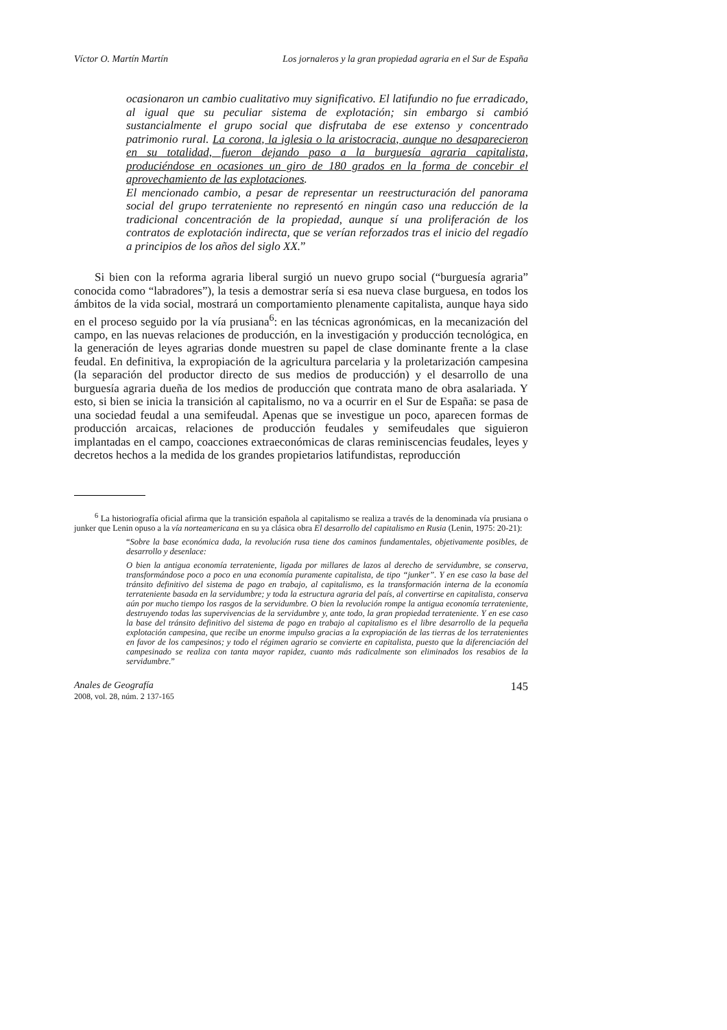Víctor O. Martín Martín Los jornaleros y la gran propiedad agraria en el Sur de España
ocasionaron un cambio cualitativo muy significativo. El latifundio no fue erradicado, al igual que su peculiar sistema de explotación; sin embargo si cambió sustancialmente el grupo social que disfrutaba de ese extenso y concentrado patrimonio rural. La corona, la iglesia o la aristocracia, aunque no desaparecieron en su totalidad, fueron dejando paso a la burguesía agraria capitalista, produciéndose en ocasiones un giro de 180 grados en la forma de concebir el aprovechamiento de las explotaciones.
El mencionado cambio, a pesar de representar un reestructuración del panorama social del grupo terrateniente no representó en ningún caso una reducción de la tradicional concentración de la propiedad, aunque sí una proliferación de los contratos de explotación indirecta, que se verían reforzados tras el inicio del regadío a principios de los años del siglo XX.”
Si bien con la reforma agraria liberal surgió un nuevo grupo social (“burguesía agraria” conocida como “labradores”), la tesis a demostrar sería si esa nueva clase burguesa, en todos los ámbitos de la vida social, mostrará un comportamiento plenamente capitalista, aunque haya sido en el proceso seguido por la vía prusiana<sup>6</sup>: en las técnicas agronómicas, en la mecanización del campo, en las nuevas relaciones de producción, en la investigación y producción tecnológica, en la generación de leyes agrarias donde muestren su papel de clase dominante frente a la clase feudal. En definitiva, la expropiación de la agricultura parcelaria y la proletarización campesina (la separación del productor directo de sus medios de producción) y el desarrollo de una burguesía agraria dueña de los medios de producción que contrata mano de obra asalariada. Y esto, si bien se inicia la transición al capitalismo, no va a ocurrir en el Sur de España: se pasa de una sociedad feudal a una semifeudal. Apenas que se investigue un poco, aparecen formas de producción arcaicas, relaciones de producción feudales y semifeudales que siguieron implantadas en el campo, coacciones extraeconómicas de claras reminiscencias feudales, leyes y decretos hechos a la medida de los grandes propietarios latifundistas, reproducción
<sup>6</sup> La historiografía oficial afirma que la transición española al capitalismo se realiza a través de la denominada vía prusiana o junker que Lenin opuso a la vía norteamericana en su ya clásica obra El desarrollo del capitalismo en Rusia (Lenin, 1975: 20-21):
“Sobre la base económica dada, la revolución rusa tiene dos caminos fundamentales, objetivamente posibles, de desarrollo y desenlace:
O bien la antigua economía terrateniente, ligada por millares de lazos al derecho de servidumbre, se conserva, transformándose poco a poco en una economía puramente capitalista, de tipo “junker”. Y en ese caso la base del tránsito definitivo del sistema de pago en trabajo, al capitalismo, es la transformación interna de la economía terrateniente basada en la servidumbre; y toda la estructura agraria del país, al convertirse en capitalista, conserva aún por mucho tiempo los rasgos de la servidumbre. O bien la revolución rompe la antigua economía terrateniente, destruyendo todas las supervivencias de la servidumbre y, ante todo, la gran propiedad terrateniente. Y en ese caso la base del tránsito definitivo del sistema de pago en trabajo al capitalismo es el libre desarrollo de la pequeña explotación campesina, que recibe un enorme impulso gracias a la expropiación de las tierras de los terratenientes en favor de los campesinos; y todo el régimen agrario se convierte en capitalista, puesto que la diferenciación del campesinado se realiza con tanta mayor rapidez, cuanto más radicalmente son eliminados los resabios de la servidumbre.”
Anales de Geografía
2008, vol. 28, núm. 2 137-165
145